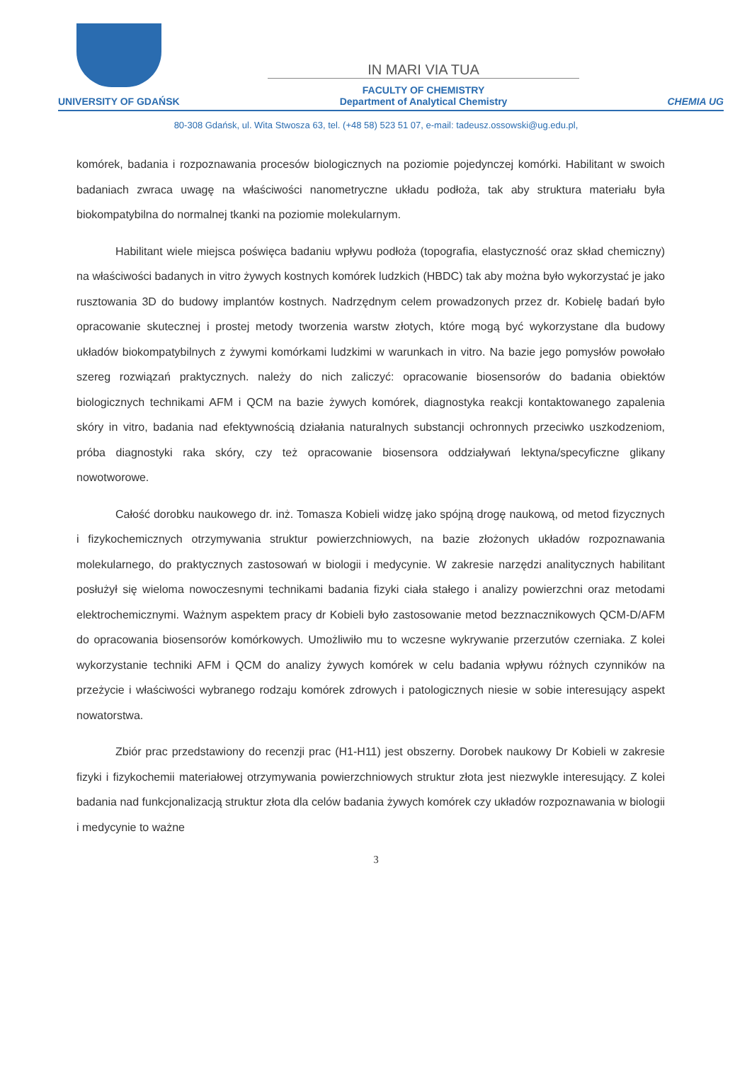UNIVERSITY OF GDAŃSK
IN MARI VIA TUA
FACULTY OF CHEMISTRY
Department of Analytical Chemistry
CHEMIA UG
80-308 Gdańsk, ul. Wita Stwosza 63, tel. (+48 58) 523 51 07, e-mail: tadeusz.ossowski@ug.edu.pl,
komórek, badania i rozpoznawania procesów biologicznych na poziomie pojedynczej komórki. Habilitant w swoich badaniach zwraca uwagę na właściwości nanometryczne układu podłoża, tak aby struktura materiału była biokompatybilna do normalnej tkanki na poziomie molekularnym.
Habilitant wiele miejsca poświęca badaniu wpływu podłoża (topografia, elastyczność oraz skład chemiczny) na właściwości badanych in vitro żywych kostnych komórek ludzkich (HBDC) tak aby można było wykorzystać je jako rusztowania 3D do budowy implantów kostnych. Nadrzędnym celem prowadzonych przez dr. Kobielę badań było opracowanie skutecznej i prostej metody tworzenia warstw złotych, które mogą być wykorzystane dla budowy układów biokompatybilnych z żywymi komórkami ludzkimi w warunkach in vitro. Na bazie jego pomysłów powołało szereg rozwiązań praktycznych. należy do nich zaliczyć: opracowanie biosensorów do badania obiektów biologicznych technikami AFM i QCM na bazie żywych komórek, diagnostyka reakcji kontaktowanego zapalenia skóry in vitro, badania nad efektywnością działania naturalnych substancji ochronnych przeciwko uszkodzeniom, próba diagnostyki raka skóry, czy też opracowanie biosensora oddziaływań lektyna/specyficzne glikany nowotworowe.
Całość dorobku naukowego dr. inż. Tomasza Kobieli widzę jako spójną drogę naukową, od metod fizycznych i fizykochemicznych otrzymywania struktur powierzchniowych, na bazie złożonych układów rozpoznawania molekularnego, do praktycznych zastosowań w biologii i medycynie. W zakresie narzędzi analitycznych habilitant posłużył się wieloma nowoczesnymi technikami badania fizyki ciała stałego i analizy powierzchni oraz metodami elektrochemicznymi. Ważnym aspektem pracy dr Kobieli było zastosowanie metod bezznacznikowych QCM-D/AFM do opracowania biosensorów komórkowych. Umożliwiło mu to wczesne wykrywanie przerzutów czerniaka. Z kolei wykorzystanie techniki AFM i QCM do analizy żywych komórek w celu badania wpływu różnych czynników na przeżycie i właściwości wybranego rodzaju komórek zdrowych i patologicznych niesie w sobie interesujący aspekt nowatorstwa.
Zbiór prac przedstawiony do recenzji prac (H1-H11) jest obszerny. Dorobek naukowy Dr Kobieli w zakresie fizyki i fizykochemii materiałowej otrzymywania powierzchniowych struktur złota jest niezwykle interesujący. Z kolei badania nad funkcjonalizacją struktur złota dla celów badania żywych komórek czy układów rozpoznawania w biologii i medycynie to ważne
3